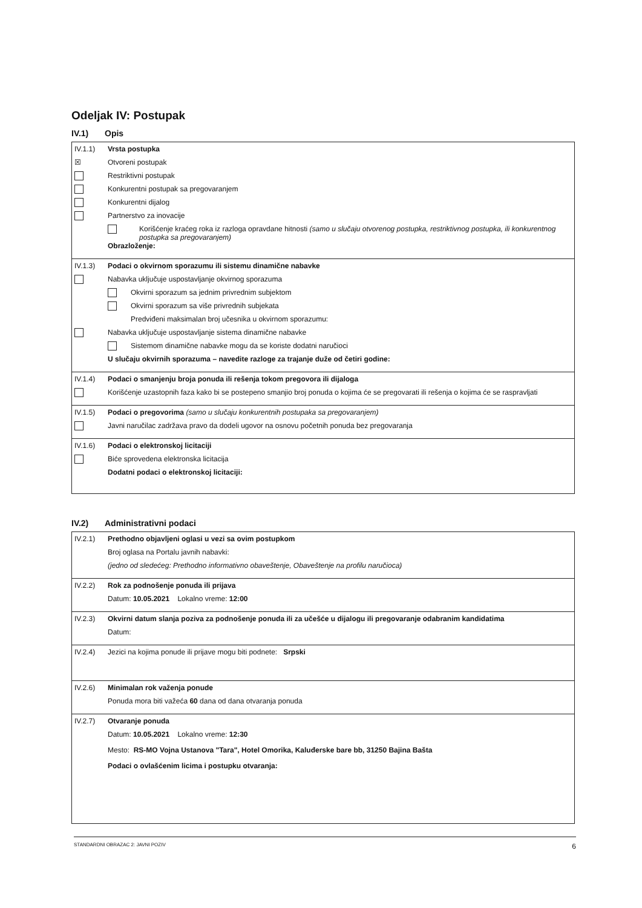Odeljak IV: Postupak
IV.1) Opis
IV.1.1) Vrsta postupka
☒ Otvoreni postupak
Restriktivni postupak
Konkurentni postupak sa pregovaranjem
Konkurentni dijalog
Partnerstvo za inovacije
Korišćenje kraćeg roka iz razloga opravdane hitnosti (samo u slučaju otvorenog postupka, restriktivnog postupka, ili konkurentnog postupka sa pregovaranjem)
Obrazloženje:
IV.1.3) Podaci o okvirnom sporazumu ili sistemu dinamične nabavke
Nabavka uključuje uspostavljanje okvirnog sporazuma
Okvirni sporazum sa jednim privrednim subjektom
Okvirni sporazum sa više privrednih subjekata
Predviđeni maksimalan broj učesnika u okvirnom sporazumu:
Nabavka uključuje uspostavljanje sistema dinamične nabavke
Sistemom dinamične nabavke mogu da se koriste dodatni naručioci
U slučaju okvirnih sporazuma – navedite razloge za trajanje duže od četiri godine:
IV.1.4) Podaci o smanjenju broja ponuda ili rešenja tokom pregovora ili dijaloga
Korišćenje uzastopnih faza kako bi se postepeno smanjio broj ponuda o kojima će se pregovarati ili rešenja o kojima će se raspravljati
IV.1.5) Podaci o pregovorima (samo u slučaju konkurentnih postupaka sa pregovaranjem)
Javni naručilac zadržava pravo da dodeli ugovor na osnovu početnih ponuda bez pregovaranja
IV.1.6) Podaci o elektronskoj licitaciji
Biće sprovedena elektronska licitacija
Dodatni podaci o elektronskoj licitaciji:
IV.2) Administrativni podaci
IV.2.1) Prethodno objavljeni oglasi u vezi sa ovim postupkom
Broj oglasa na Portalu javnih nabavki:
(jedno od sledećeg: Prethodno informativno obaveštenje, Obaveštenje na profilu naručioca)
IV.2.2) Rok za podnošenje ponuda ili prijava
Datum: 10.05.2021 Lokalno vreme: 12:00
IV.2.3) Okvirni datum slanja poziva za podnošenje ponuda ili za učešće u dijalogu ili pregovaranje odabranim kandidatima
Datum:
IV.2.4) Jezici na kojima ponude ili prijave mogu biti podnete: Srpski
IV.2.6) Minimalan rok važenja ponude
Ponuda mora biti važeća 60 dana od dana otvaranja ponuda
IV.2.7) Otvaranje ponuda
Datum: 10.05.2021 Lokalno vreme: 12:30
Mesto: RS-MO Vojna Ustanova "Tara", Hotel Omorika, Kaluđerske bare bb, 31250 Bajina Bašta
Podaci o ovlašćenim licima i postupku otvaranja:
STANDARDNI OBRAZAC 2: JAVNI POZIV 6